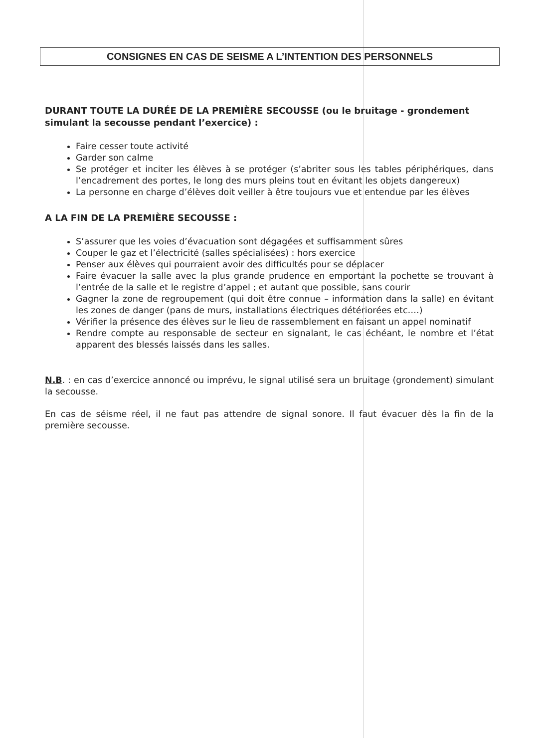CONSIGNES EN CAS DE SEISME A L’INTENTION DES PERSONNELS
DURANT TOUTE LA DURÉE DE LA PREMIÈRE SECOUSSE (ou le bruitage - grondement simulant la secousse pendant l’exercice) :
Faire cesser toute activité
Garder son calme
Se protéger et inciter les élèves à se protéger (s’abriter sous les tables périphériques, dans l’encadrement des portes, le long des murs pleins tout en évitant les objets dangereux)
La personne en charge d’élèves doit veiller à être toujours vue et entendue par les élèves
A LA FIN DE LA PREMIÈRE SECOUSSE :
S’assurer que les voies d’évacuation sont dégagées et suffisamment sûres
Couper le gaz et l’électricité (salles spécialisées) : hors exercice
Penser aux élèves qui pourraient avoir des difficultés pour se déplacer
Faire évacuer la salle avec la plus grande prudence en emportant la pochette se trouvant à l’entrée de la salle et le registre d’appel ; et autant que possible, sans courir
Gagner la zone de regroupement (qui doit être connue – information dans la salle) en évitant les zones de danger (pans de murs, installations électriques détériorées etc….)
Vérifier la présence des élèves sur le lieu de rassemblement en faisant un appel nominatif
Rendre compte au responsable de secteur en signalant, le cas échéant, le nombre et l’état apparent des blessés laissés dans les salles.
N.B. : en cas d’exercice annoncé ou imprévu, le signal utilisé sera un bruitage (grondement) simulant la secousse.
En cas de séisme réel, il ne faut pas attendre de signal sonore. Il faut évacuer dès la fin de la première secousse.